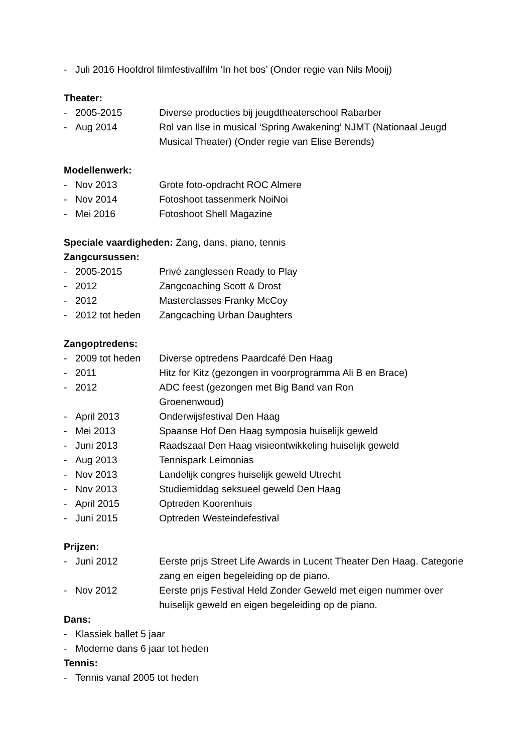- Juli 2016 Hoofdrol filmfestivalfilm ‘In het bos’ (Onder regie van Nils Mooij)
Theater:
- 2005-2015 Diverse producties bij jeugdtheaterschool Rabarber
- Aug 2014 Rol van Ilse in musical ‘Spring Awakening’ NJMT (Nationaal Jeugd Musical Theater) (Onder regie van Elise Berends)
Modellenwerk:
- Nov 2013 Grote foto-opdracht ROC Almere
- Nov 2014 Fotoshoot tassenmerk NoiNoi
- Mei 2016 Fotoshoot Shell Magazine
Speciale vaardigheden: Zang, dans, piano, tennis
Zangcursussen:
- 2005-2015 Privé zanglessen Ready to Play
- 2012 Zangcoaching Scott & Drost
- 2012 Masterclasses Franky McCoy
- 2012 tot heden Zangcaching Urban Daughters
Zangoptredens:
- 2009 tot heden Diverse optredens Paardcafé Den Haag
- 2011 Hitz for Kitz (gezongen in voorprogramma Ali B en Brace)
- 2012 ADC feest (gezongen met Big Band van Ron
Groenenwoud)
- April 2013 Onderwijsfestival Den Haag
- Mei 2013 Spaanse Hof Den Haag symposia huiselijk geweld
- Juni 2013 Raadszaal Den Haag visieontwikkeling huiselijk geweld
- Aug 2013 Tennispark Leimonias
- Nov 2013 Landelijk congres huiselijk geweld Utrecht
- Nov 2013 Studiemiddag seksueel geweld Den Haag
- April 2015 Optreden Koorenhuis
- Juni 2015 Optreden Westeindefestival
Prijzen:
- Juni 2012 Eerste prijs Street Life Awards in Lucent Theater Den Haag. Categorie zang en eigen begeleiding op de piano.
- Nov 2012 Eerste prijs Festival Held Zonder Geweld met eigen nummer over huiselijk geweld en eigen begeleiding op de piano.
Dans:
- Klassiek ballet 5 jaar
- Moderne dans 6 jaar tot heden
Tennis:
- Tennis vanaf 2005 tot heden